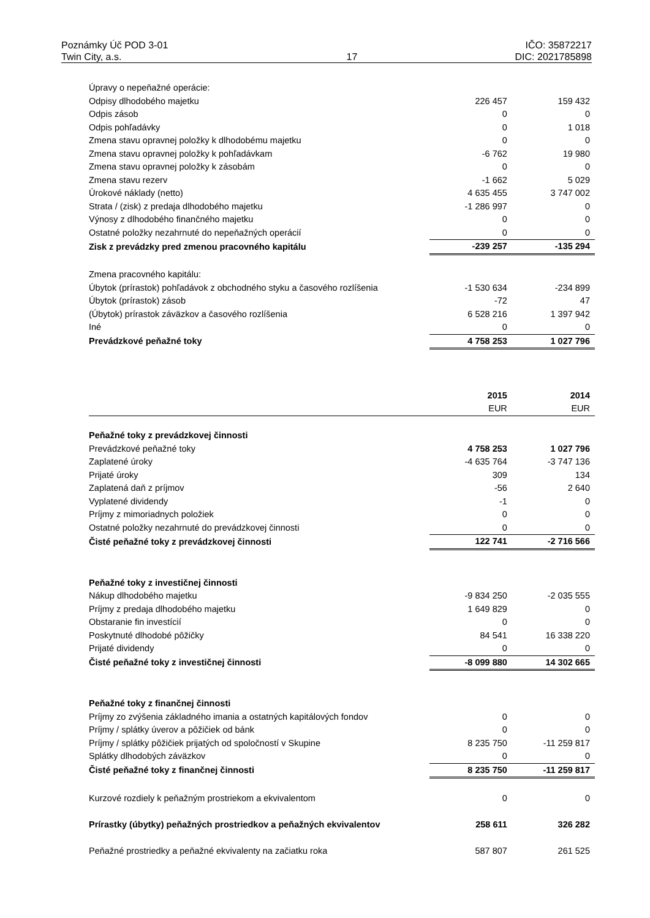Poznámky Úč POD 3-01 IČO: 35872217
Twin City, a.s. 17 DIC: 2021785898
| Úpravy o nepeňažné operácie: | | |
| Odpisy dlhodobého majetku | 226 457 | 159 432 |
| Odpis zásob | 0 | 0 |
| Odpis pohľadávky | 0 | 1 018 |
| Zmena stavu opravnej položky k dlhodobému majetku | 0 | 0 |
| Zmena stavu opravnej položky k pohľadávkam | -6 762 | 19 980 |
| Zmena stavu opravnej položky k zásobám | 0 | 0 |
| Zmena stavu rezerv | -1 662 | 5 029 |
| Úrokové náklady (netto) | 4 635 455 | 3 747 002 |
| Strata / (zisk) z predaja dlhodobého majetku | -1 286 997 | 0 |
| Výnosy z dlhodobého finančného majetku | 0 | 0 |
| Ostatné položky nezahrnuté do nepeňažných operácií | 0 | 0 |
| Zisk z prevádzky pred zmenou pracovného kapitálu | -239 257 | -135 294 |
| Zmena pracovného kapitálu: | | |
| Úbytok (prírastok) pohľadávok z obchodného styku a časového rozlíšenia | -1 530 634 | -234 899 |
| Úbytok (prírastok) zásob | -72 | 47 |
| (Úbytok) prírastok záväzkov a časového rozlíšenia | 6 528 216 | 1 397 942 |
| Iné | 0 | 0 |
| Prevádzkové peňažné toky | 4 758 253 | 1 027 796 |
| | 2015 | 2014 |
| | EUR | EUR |
| Peňažné toky z prevádzkovej činnosti | | |
| Prevádzkové peňažné toky | 4 758 253 | 1 027 796 |
| Zaplatené úroky | -4 635 764 | -3 747 136 |
| Prijaté úroky | 309 | 134 |
| Zaplatená daň z príjmov | -56 | 2 640 |
| Vyplatené dividendy | -1 | 0 |
| Príjmy z mimoriadnych položiek | 0 | 0 |
| Ostatné položky nezahrnuté do prevádzkovej činnosti | 0 | 0 |
| Čisté peňažné toky z prevádzkovej činnosti | 122 741 | -2 716 566 |
| Peňažné toky z investičnej činnosti | | |
| Nákup dlhodobého majetku | -9 834 250 | -2 035 555 |
| Príjmy z predaja dlhodobého majetku | 1 649 829 | 0 |
| Obstaranie fin investícií | 0 | 0 |
| Poskytnuté dlhodobé pôžičky | 84 541 | 16 338 220 |
| Prijaté dividendy | 0 | 0 |
| Čisté peňažné toky z investičnej činnosti | -8 099 880 | 14 302 665 |
| Peňažné toky z finančnej činnosti | | |
| Príjmy zo zvýšenia základného imania a ostatných kapitálových fondov | 0 | 0 |
| Príjmy / splátky úverov a pôžičiek od bánk | 0 | 0 |
| Príjmy / splátky pôžičiek prijatých od spoločností v Skupine | 8 235 750 | -11 259 817 |
| Splátky dlhodobých záväzkov | 0 | 0 |
| Čisté peňažné toky z finančnej činnosti | 8 235 750 | -11 259 817 |
| Kurzové rozdiely k peňažným prostriekom a ekvivalentom | 0 | 0 |
| Prírastky (úbytky) peňažných prostriedkov a peňažných ekvivalentov | 258 611 | 326 282 |
| Peňažné prostriedky a peňažné ekvivalenty na začiatku roka | 587 807 | 261 525 |